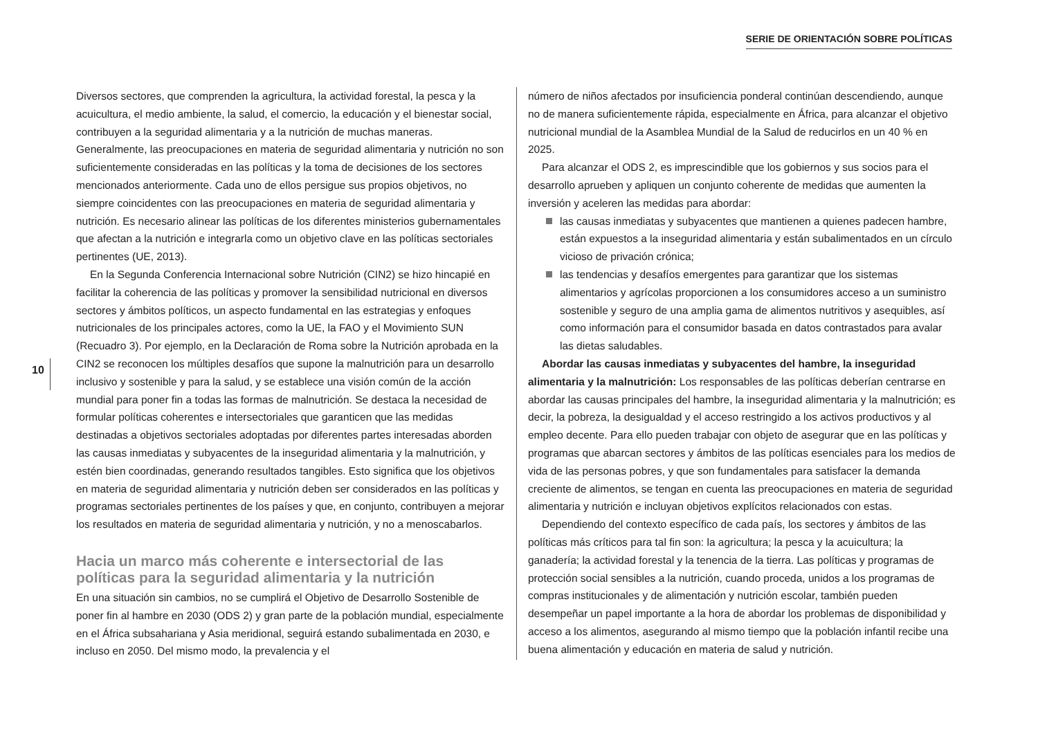SERIE DE ORIENTACIÓN SOBRE POLÍTICAS
10
Diversos sectores, que comprenden la agricultura, la actividad forestal, la pesca y la acuicultura, el medio ambiente, la salud, el comercio, la educación y el bienestar social, contribuyen a la seguridad alimentaria y a la nutrición de muchas maneras. Generalmente, las preocupaciones en materia de seguridad alimentaria y nutrición no son suficientemente consideradas en las políticas y la toma de decisiones de los sectores mencionados anteriormente. Cada uno de ellos persigue sus propios objetivos, no siempre coincidentes con las preocupaciones en materia de seguridad alimentaria y nutrición. Es necesario alinear las políticas de los diferentes ministerios gubernamentales que afectan a la nutrición e integrarla como un objetivo clave en las políticas sectoriales pertinentes (UE, 2013).
En la Segunda Conferencia Internacional sobre Nutrición (CIN2) se hizo hincapié en facilitar la coherencia de las políticas y promover la sensibilidad nutricional en diversos sectores y ámbitos políticos, un aspecto fundamental en las estrategias y enfoques nutricionales de los principales actores, como la UE, la FAO y el Movimiento SUN (Recuadro 3). Por ejemplo, en la Declaración de Roma sobre la Nutrición aprobada en la CIN2 se reconocen los múltiples desafíos que supone la malnutrición para un desarrollo inclusivo y sostenible y para la salud, y se establece una visión común de la acción mundial para poner fin a todas las formas de malnutrición. Se destaca la necesidad de formular políticas coherentes e intersectoriales que garanticen que las medidas destinadas a objetivos sectoriales adoptadas por diferentes partes interesadas aborden las causas inmediatas y subyacentes de la inseguridad alimentaria y la malnutrición, y estén bien coordinadas, generando resultados tangibles. Esto significa que los objetivos en materia de seguridad alimentaria y nutrición deben ser considerados en las políticas y programas sectoriales pertinentes de los países y que, en conjunto, contribuyen a mejorar los resultados en materia de seguridad alimentaria y nutrición, y no a menoscabarlos.
Hacia un marco más coherente e intersectorial de las políticas para la seguridad alimentaria y la nutrición
En una situación sin cambios, no se cumplirá el Objetivo de Desarrollo Sostenible de poner fin al hambre en 2030 (ODS 2) y gran parte de la población mundial, especialmente en el África subsahariana y Asia meridional, seguirá estando subalimentada en 2030, e incluso en 2050. Del mismo modo, la prevalencia y el
número de niños afectados por insuficiencia ponderal continúan descendiendo, aunque no de manera suficientemente rápida, especialmente en África, para alcanzar el objetivo nutricional mundial de la Asamblea Mundial de la Salud de reducirlos en un 40 % en 2025.
Para alcanzar el ODS 2, es imprescindible que los gobiernos y sus socios para el desarrollo aprueben y apliquen un conjunto coherente de medidas que aumenten la inversión y aceleren las medidas para abordar:
las causas inmediatas y subyacentes que mantienen a quienes padecen hambre, están expuestos a la inseguridad alimentaria y están subalimentados en un círculo vicioso de privación crónica;
las tendencias y desafíos emergentes para garantizar que los sistemas alimentarios y agrícolas proporcionen a los consumidores acceso a un suministro sostenible y seguro de una amplia gama de alimentos nutritivos y asequibles, así como información para el consumidor basada en datos contrastados para avalar las dietas saludables.
Abordar las causas inmediatas y subyacentes del hambre, la inseguridad alimentaria y la malnutrición: Los responsables de las políticas deberían centrarse en abordar las causas principales del hambre, la inseguridad alimentaria y la malnutrición; es decir, la pobreza, la desigualdad y el acceso restringido a los activos productivos y al empleo decente. Para ello pueden trabajar con objeto de asegurar que en las políticas y programas que abarcan sectores y ámbitos de las políticas esenciales para los medios de vida de las personas pobres, y que son fundamentales para satisfacer la demanda creciente de alimentos, se tengan en cuenta las preocupaciones en materia de seguridad alimentaria y nutrición e incluyan objetivos explícitos relacionados con estas.
Dependiendo del contexto específico de cada país, los sectores y ámbitos de las políticas más críticos para tal fin son: la agricultura; la pesca y la acuicultura; la ganadería; la actividad forestal y la tenencia de la tierra. Las políticas y programas de protección social sensibles a la nutrición, cuando proceda, unidos a los programas de compras institucionales y de alimentación y nutrición escolar, también pueden desempeñar un papel importante a la hora de abordar los problemas de disponibilidad y acceso a los alimentos, asegurando al mismo tiempo que la población infantil recibe una buena alimentación y educación en materia de salud y nutrición.